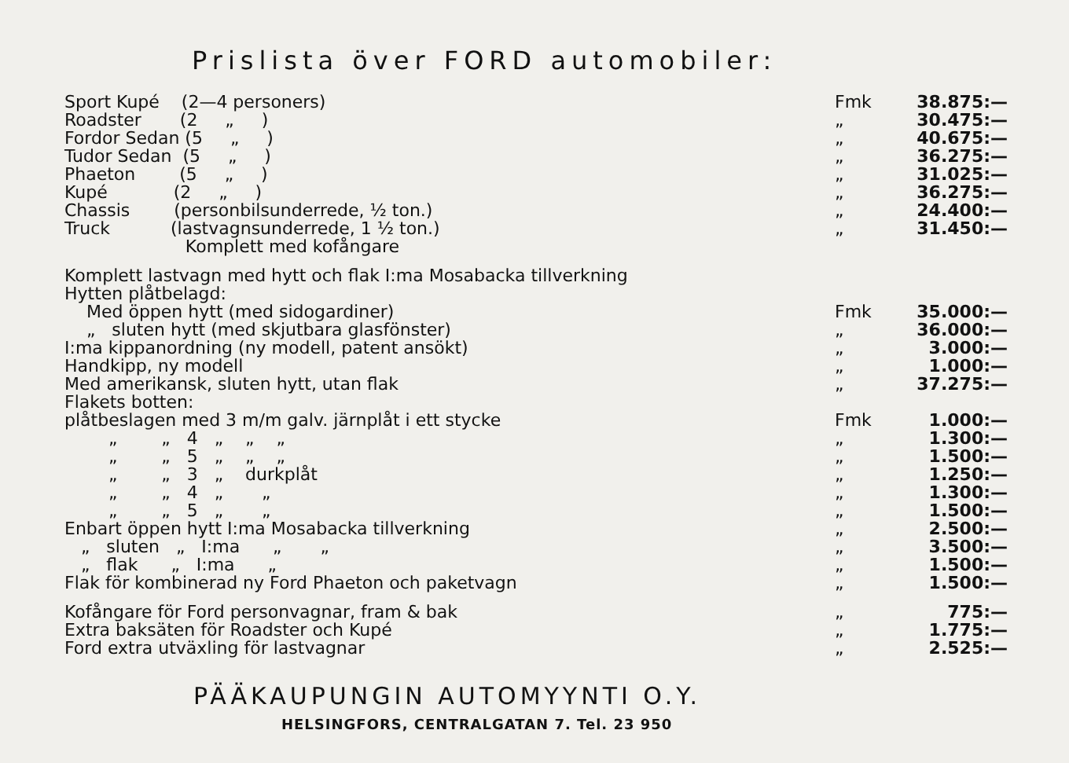Prislista över FORD automobiler:
| Sport Kupé (2—4 personers) | Fmk | 38.875:— |
| Roadster (2 „ ) | „ | 30.475:— |
| Fordor Sedan (5 „ ) | „ | 40.675:— |
| Tudor Sedan (5 „ ) | „ | 36.275:— |
| Phaeton (5 „ ) | „ | 31.025:— |
| Kupé (2 „ ) | „ | 36.275:— |
| Chassis (personbilsunderrede, ½ ton.) | „ | 24.400:— |
| Truck (lastvagnsunderrede, 1 ½ ton.) | „ | 31.450:— |
| Komplett med kofångare | | |
| Komplett lastvagn med hytt och flak I:ma Mosabacka tillverkning | | |
| Hytten plåtbelagd: | | |
| Med öppen hytt (med sidogardiner) | Fmk | 35.000:— |
| „ sluten hytt (med skjutbara glasfönster) | „ | 36.000:— |
| I:ma kippanordning (ny modell, patent ansökt) | „ | 3.000:— |
| Handkipp, ny modell | „ | 1.000:— |
| Med amerikansk, sluten hytt, utan flak | „ | 37.275:— |
| Flakets botten: | | |
| plåtbeslagen med 3 m/m galv. järnplåt i ett stycke | Fmk | 1.000:— |
| „ „ 4 „ „ „ | „ | 1.300:— |
| „ „ 5 „ „ „ | „ | 1.500:— |
| „ „ 3 „ durkplåt | „ | 1.250:— |
| „ „ 4 „ „ | „ | 1.300:— |
| „ „ 5 „ „ | „ | 1.500:— |
| Enbart öppen hytt I:ma Mosabacka tillverkning | „ | 2.500:— |
| „ sluten „ I:ma „ „ | „ | 3.500:— |
| „ flak „ I:ma „ | „ | 1.500:— |
| Flak för kombinerad ny Ford Phaeton och paketvagn | „ | 1.500:— |
| Kofångare för Ford personvagnar, fram & bak | „ | 775:— |
| Extra baksäten för Roadster och Kupé | „ | 1.775:— |
| Ford extra utväxling för lastvagnar | „ | 2.525:— |
PÄÄKAUPUNGIN AUTOMYYNTI O.Y.
HELSINGFORS, CENTRALGATAN 7. Tel. 23 950